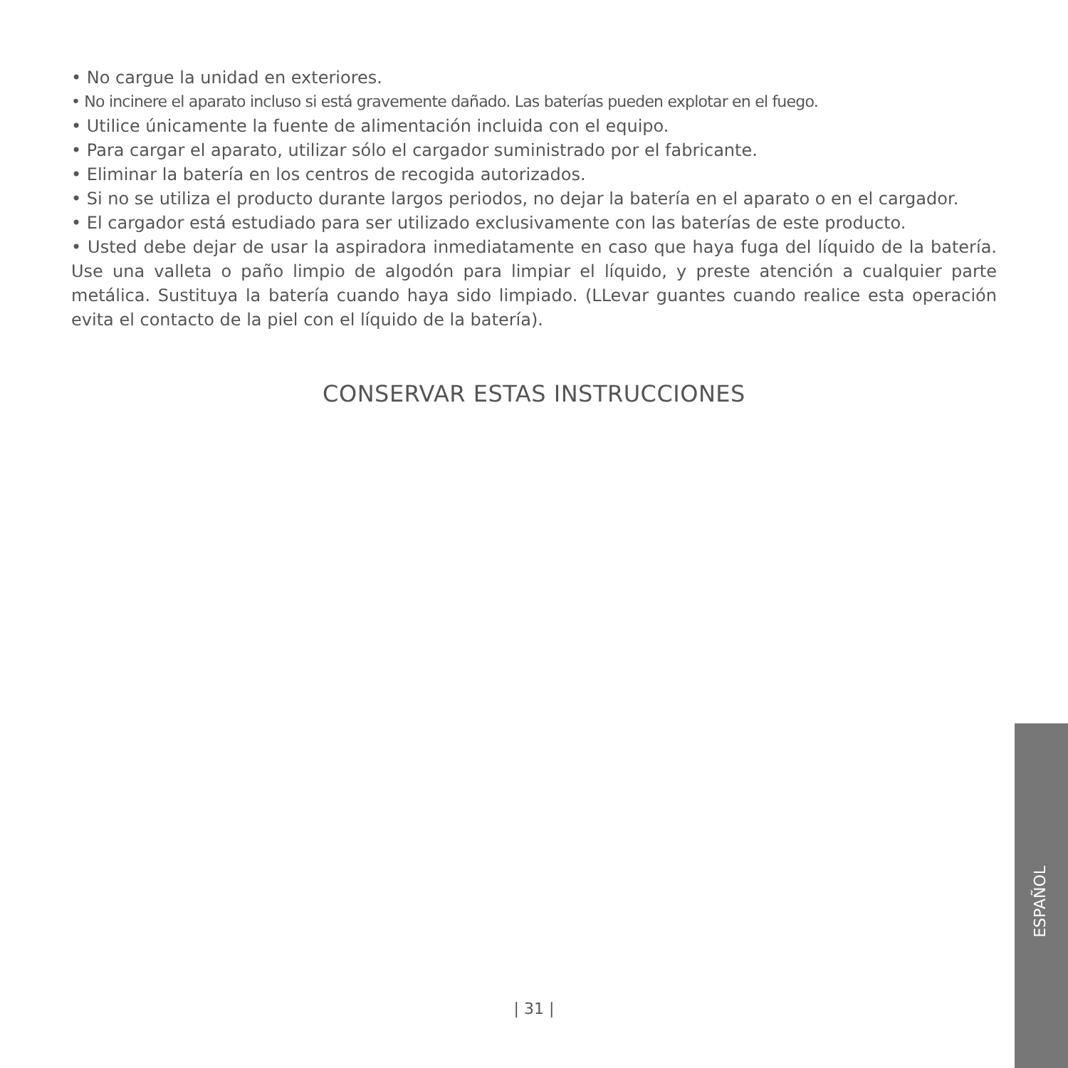• No cargue la unidad en exteriores.
• No incinere el aparato incluso si está gravemente dañado. Las baterías pueden explotar en el fuego.
• Utilice únicamente la fuente de alimentación incluida con el equipo.
• Para cargar el aparato, utilizar sólo el cargador suministrado por el fabricante.
• Eliminar la batería en los centros de recogida autorizados.
• Si no se utiliza el producto durante largos periodos, no dejar la batería en el aparato o en el cargador.
• El cargador está estudiado para ser utilizado exclusivamente con las baterías de este producto.
• Usted debe dejar de usar la aspiradora inmediatamente en caso que haya fuga del líquido de la batería. Use una valleta o paño limpio de algodón para limpiar el líquido, y preste atención a cualquier parte metálica. Sustituya la batería cuando haya sido limpiado. (LLevar guantes cuando realice esta operación evita el contacto de la piel con el líquido de la batería).
CONSERVAR ESTAS INSTRUCCIONES
ESPAÑOL
| 31 |